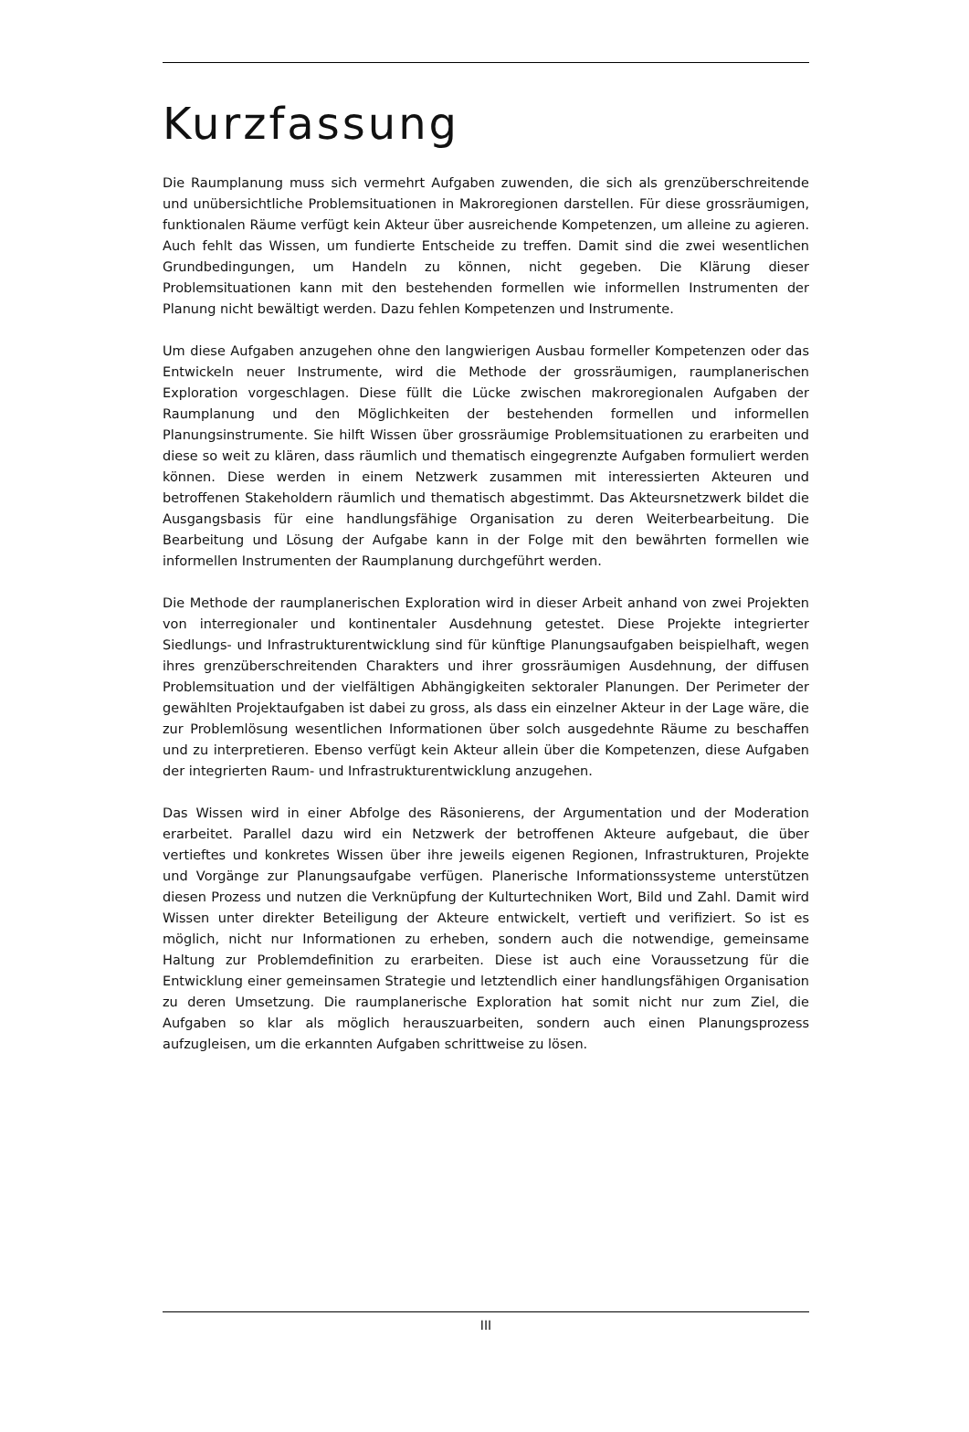Kurzfassung
Die Raumplanung muss sich vermehrt Aufgaben zuwenden, die sich als grenzüberschreitende und unübersichtliche Problemsituationen in Makroregionen darstellen. Für diese grossräumigen, funktionalen Räume verfügt kein Akteur über ausreichende Kompetenzen, um alleine zu agieren. Auch fehlt das Wissen, um fundierte Entscheide zu treffen. Damit sind die zwei wesentlichen Grundbedingungen, um Handeln zu können, nicht gegeben. Die Klärung dieser Problemsituationen kann mit den bestehenden formellen wie informellen Instrumenten der Planung nicht bewältigt werden. Dazu fehlen Kompetenzen und Instrumente.
Um diese Aufgaben anzugehen ohne den langwierigen Ausbau formeller Kompetenzen oder das Entwickeln neuer Instrumente, wird die Methode der grossräumigen, raumplanerischen Exploration vorgeschlagen. Diese füllt die Lücke zwischen makroregionalen Aufgaben der Raumplanung und den Möglichkeiten der bestehenden formellen und informellen Planungsinstrumente. Sie hilft Wissen über grossräumige Problemsituationen zu erarbeiten und diese so weit zu klären, dass räumlich und thematisch eingegrenzte Aufgaben formuliert werden können. Diese werden in einem Netzwerk zusammen mit interessierten Akteuren und betroffenen Stakeholdern räumlich und thematisch abgestimmt. Das Akteursnetzwerk bildet die Ausgangsbasis für eine handlungsfähige Organisation zu deren Weiterbearbeitung. Die Bearbeitung und Lösung der Aufgabe kann in der Folge mit den bewährten formellen wie informellen Instrumenten der Raumplanung durchgeführt werden.
Die Methode der raumplanerischen Exploration wird in dieser Arbeit anhand von zwei Projekten von interregionaler und kontinentaler Ausdehnung getestet. Diese Projekte integrierter Siedlungs- und Infrastrukturentwicklung sind für künftige Planungsaufgaben beispielhaft, wegen ihres grenzüberschreitenden Charakters und ihrer grossräumigen Ausdehnung, der diffusen Problemsituation und der vielfältigen Abhängigkeiten sektoraler Planungen. Der Perimeter der gewählten Projektaufgaben ist dabei zu gross, als dass ein einzelner Akteur in der Lage wäre, die zur Problemlösung wesentlichen Informationen über solch ausgedehnte Räume zu beschaffen und zu interpretieren. Ebenso verfügt kein Akteur allein über die Kompetenzen, diese Aufgaben der integrierten Raum- und Infrastrukturentwicklung anzugehen.
Das Wissen wird in einer Abfolge des Räsonierens, der Argumentation und der Moderation erarbeitet. Parallel dazu wird ein Netzwerk der betroffenen Akteure aufgebaut, die über vertieftes und konkretes Wissen über ihre jeweils eigenen Regionen, Infrastrukturen, Projekte und Vorgänge zur Planungsaufgabe verfügen. Planerische Informationssysteme unterstützen diesen Prozess und nutzen die Verknüpfung der Kulturtechniken Wort, Bild und Zahl. Damit wird Wissen unter direkter Beteiligung der Akteure entwickelt, vertieft und verifiziert. So ist es möglich, nicht nur Informationen zu erheben, sondern auch die notwendige, gemeinsame Haltung zur Problemdefinition zu erarbeiten. Diese ist auch eine Voraussetzung für die Entwicklung einer gemeinsamen Strategie und letztendlich einer handlungsfähigen Organisation zu deren Umsetzung. Die raumplanerische Exploration hat somit nicht nur zum Ziel, die Aufgaben so klar als möglich herauszuarbeiten, sondern auch einen Planungsprozess aufzugleisen, um die erkannten Aufgaben schrittweise zu lösen.
III